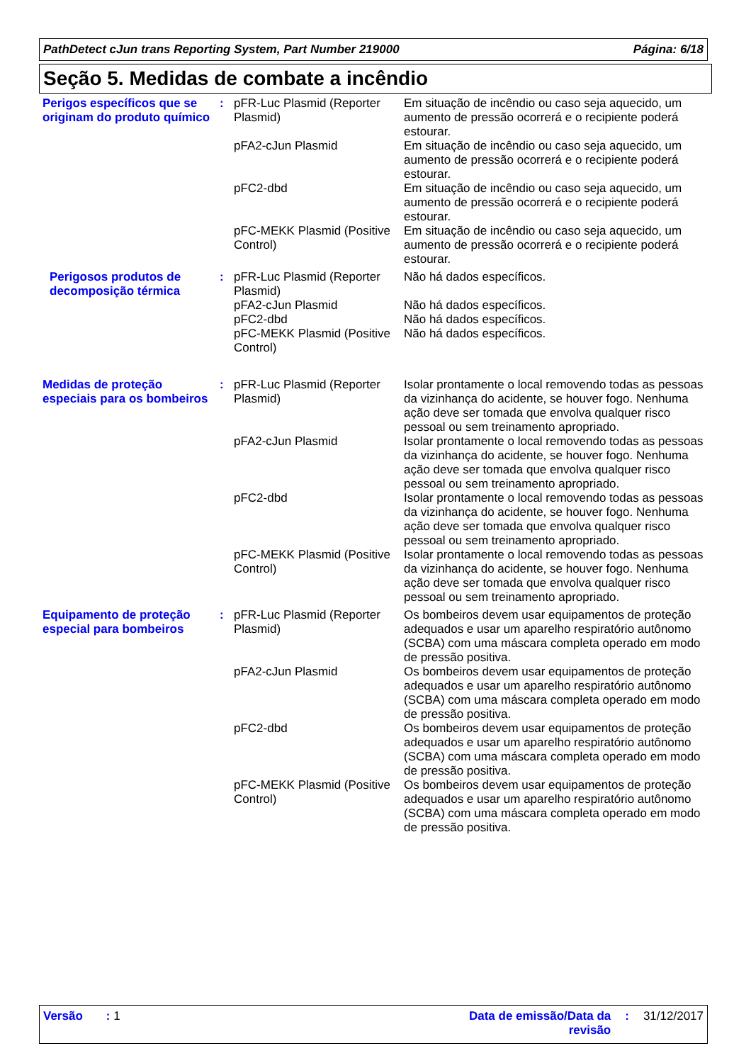PathDetect cJun trans Reporting System, Part Number 219000 Página: 6/18
Seção 5. Medidas de combate a incêndio
Perigos específicos que se originam do produto químico
: pFR-Luc Plasmid (Reporter Plasmid)
Em situação de incêndio ou caso seja aquecido, um aumento de pressão ocorrerá e o recipiente poderá estourar.
pFA2-cJun Plasmid Em situação de incêndio ou caso seja aquecido, um aumento de pressão ocorrerá e o recipiente poderá estourar.
pFC2-dbd Em situação de incêndio ou caso seja aquecido, um aumento de pressão ocorrerá e o recipiente poderá estourar.
pFC-MEKK Plasmid (Positive Control)
Em situação de incêndio ou caso seja aquecido, um aumento de pressão ocorrerá e o recipiente poderá estourar.
Perigosos produtos de decomposição térmica
: pFR-Luc Plasmid (Reporter Plasmid)
Não há dados específicos.
pFA2-cJun Plasmid Não há dados específicos.
pFC2-dbd Não há dados específicos.
pFC-MEKK Plasmid (Positive Control)
Não há dados específicos.
Medidas de proteção especiais para os bombeiros
: pFR-Luc Plasmid (Reporter Plasmid)
Isolar prontamente o local removendo todas as pessoas da vizinhança do acidente, se houver fogo. Nenhuma ação deve ser tomada que envolva qualquer risco pessoal ou sem treinamento apropriado.
pFA2-cJun Plasmid Isolar prontamente o local removendo todas as pessoas da vizinhança do acidente, se houver fogo. Nenhuma ação deve ser tomada que envolva qualquer risco pessoal ou sem treinamento apropriado.
pFC2-dbd Isolar prontamente o local removendo todas as pessoas da vizinhança do acidente, se houver fogo. Nenhuma ação deve ser tomada que envolva qualquer risco pessoal ou sem treinamento apropriado.
pFC-MEKK Plasmid (Positive Control)
Isolar prontamente o local removendo todas as pessoas da vizinhança do acidente, se houver fogo. Nenhuma ação deve ser tomada que envolva qualquer risco pessoal ou sem treinamento apropriado.
Equipamento de proteção especial para bombeiros
: pFR-Luc Plasmid (Reporter Plasmid)
Os bombeiros devem usar equipamentos de proteção adequados e usar um aparelho respiratório autônomo (SCBA) com uma máscara completa operado em modo de pressão positiva.
pFA2-cJun Plasmid Os bombeiros devem usar equipamentos de proteção adequados e usar um aparelho respiratório autônomo (SCBA) com uma máscara completa operado em modo de pressão positiva.
pFC2-dbd Os bombeiros devem usar equipamentos de proteção adequados e usar um aparelho respiratório autônomo (SCBA) com uma máscara completa operado em modo de pressão positiva.
pFC-MEKK Plasmid (Positive Control)
Os bombeiros devem usar equipamentos de proteção adequados e usar um aparelho respiratório autônomo (SCBA) com uma máscara completa operado em modo de pressão positiva.
Versão : 1 Data de emissão/Data da revisão: 31/12/2017